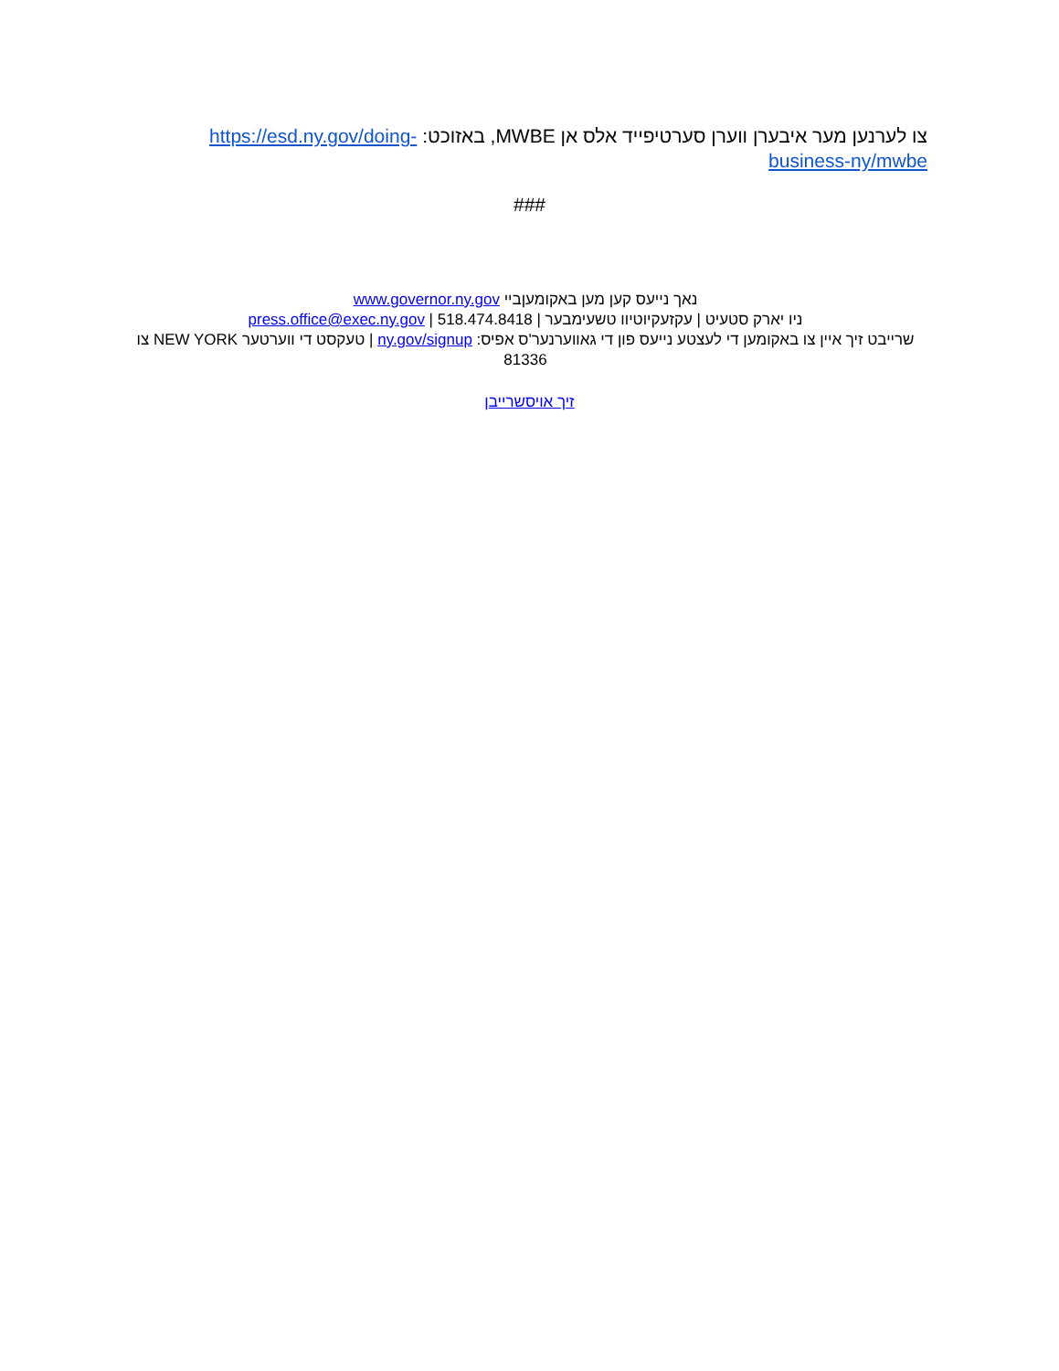צו לערנען מער איבערן ווערן סערטיפייד אלס אן MWBE, באזוכט: https://esd.ny.gov/doing-business-ny/mwbe
###
נאך נייעס קען מען באקומעןביי www.governor.ny.gov
ניו יארק סטעיט | עקזעקיוטיוו טשעימבער | press.office@exec.ny.gov | 518.474.8418
שרייבט זיך איין צו באקומען די לעצטע נייעס פון די גאווערנער'ס אפיס: ny.gov/signup | טעקסט די ווערטער NEW YORK צו 81336
זיך אויסשרייבן